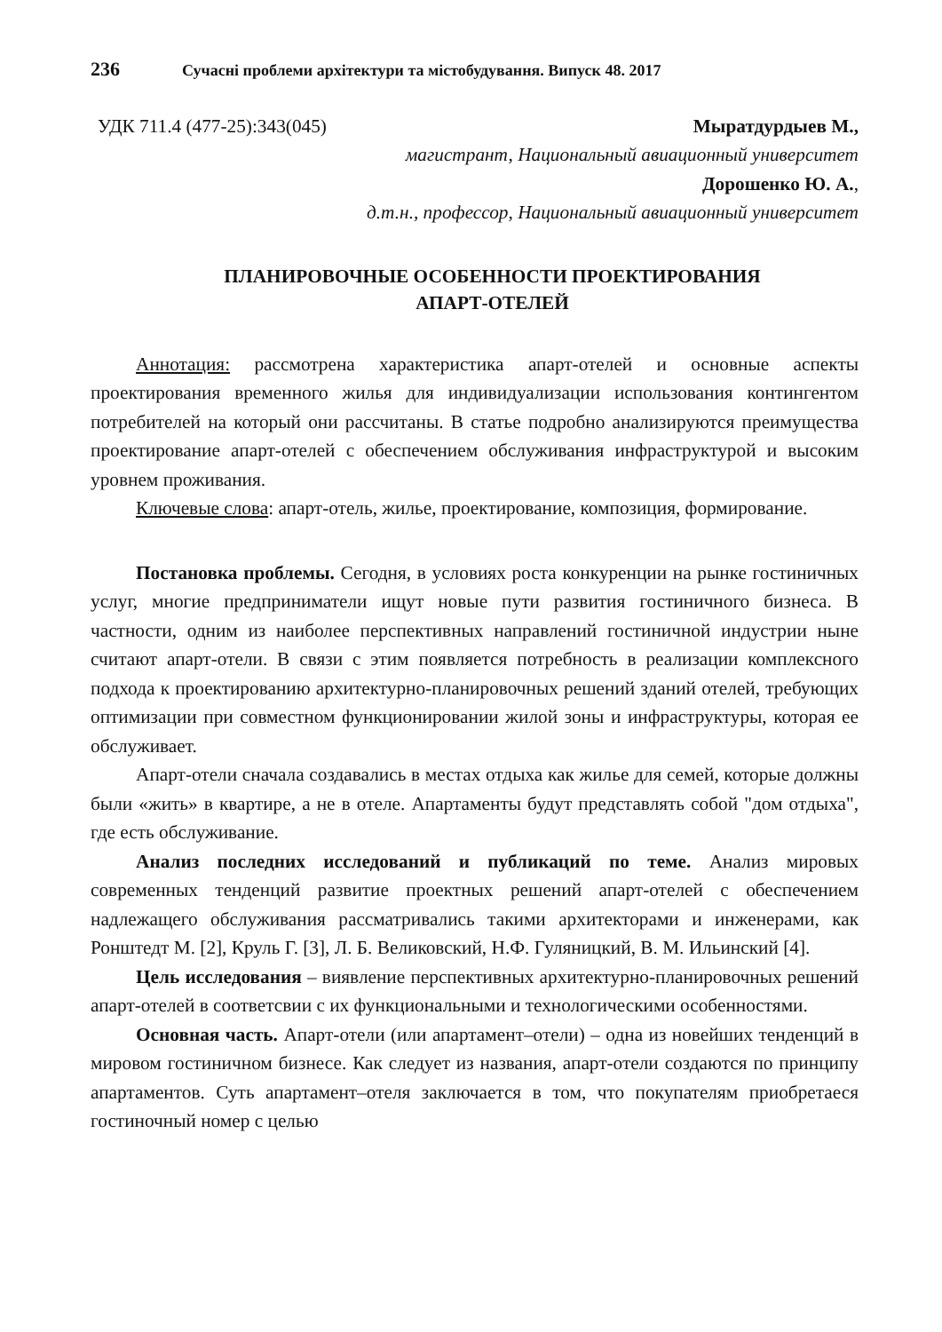236 Сучасні проблеми архітектури та містобудування. Випуск 48. 2017
УДК 711.4 (477-25):343(045) Мыратдурдыев М.,
магистрант, Национальный авиационный университет
Дорошенко Ю. А.,
д.т.н., профессор, Национальный авиационный университет
ПЛАНИРОВОЧНЫЕ ОСОБЕННОСТИ ПРОЕКТИРОВАНИЯ
АПАРТ-ОТЕЛЕЙ
Аннотация: рассмотрена характеристика апарт-отелей и основные аспекты проектирования временного жилья для индивидуализации использования контингентом потребителей на который они рассчитаны. В статье подробно анализируются преимущества проектирование апарт-отелей с обеспечением обслуживания инфраструктурой и высоким уровнем проживания.
Ключевые слова: апарт-отель, жилье, проектирование, композиция, формирование.
Постановка проблемы. Сегодня, в условиях роста конкуренции на рынке гостиничных услуг, многие предприниматели ищут новые пути развития гостиничного бизнеса. В частности, одним из наиболее перспективных направлений гостиничной индустрии ныне считают апарт-отели. В связи с этим появляется потребность в реализации комплексного подхода к проектированию архитектурно-планировочных решений зданий отелей, требующих оптимизации при совместном функционировании жилой зоны и инфраструктуры, которая ее обслуживает.
Апарт-отели сначала создавались в местах отдыха как жилье для семей, которые должны были «жить» в квартире, а не в отеле. Апартаменты будут представлять собой "дом отдыха", где есть обслуживание.
Анализ последних исследований и публикаций по теме. Анализ мировых современных тенденций развитие проектных решений апарт-отелей с обеспечением надлежащего обслуживания рассматривались такими архитекторами и инженерами, как Ронштедт М. [2], Круль Г. [3], Л. Б. Великовский, Н.Ф. Гуляницкий, В. М. Ильинский [4].
Цель исследования – виявление перспективных архитектурно-планировочных решений апарт-отелей в соответсвии с их функциональными и технологическими особенностями.
Основная часть. Апарт-отели (или апартамент–отели) – одна из новейших тенденций в мировом гостиничном бизнесе. Как следует из названия, апарт-отели создаются по принципу апартаментов. Суть апартамент–отеля заключается в том, что покупателям приобретаеся гостиночный номер с целью